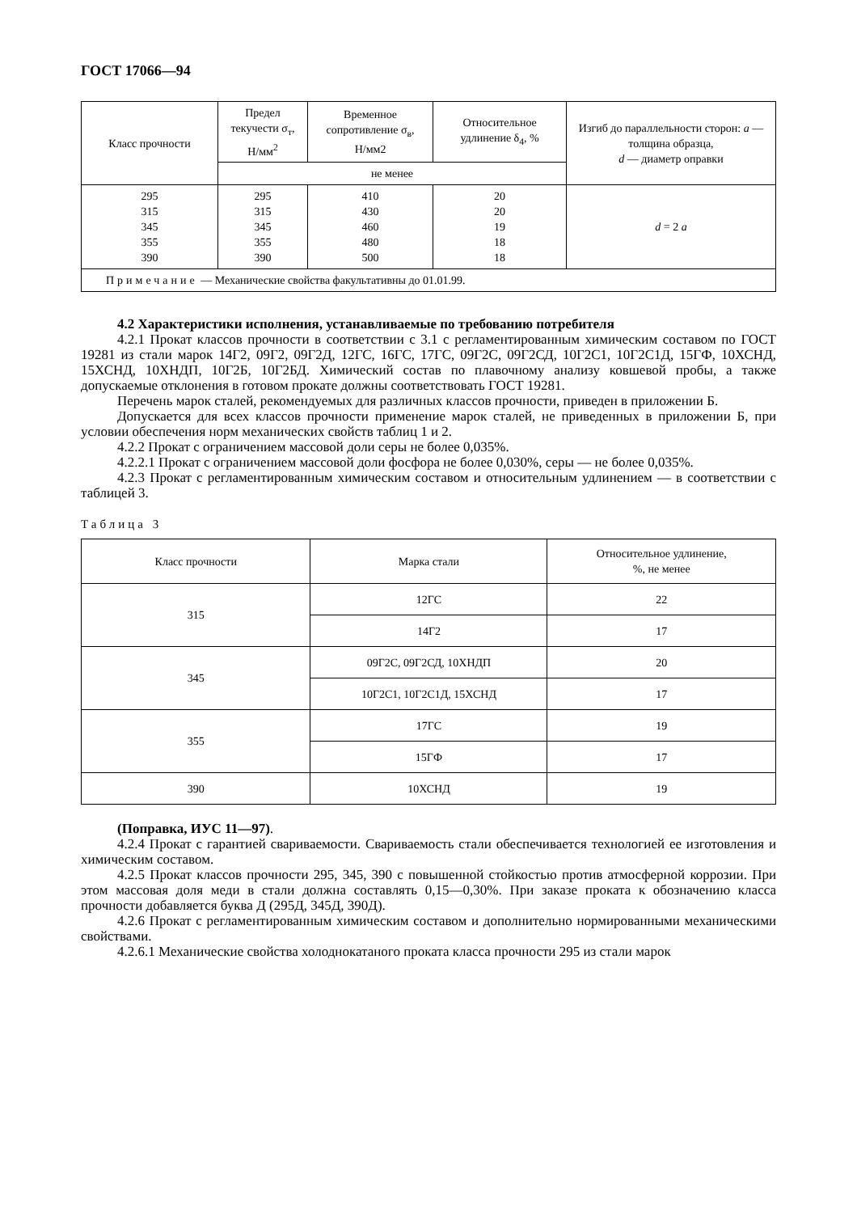ГОСТ 17066—94
| Класс прочности | Предел текучести σ<sub>т</sub>, Н/мм<sup>2</sup> | Временное сопротивление σ<sub>в</sub>, Н/мм2 | Относительное удлинение δ<sub>4</sub>, % | Изгиб до параллельности сторон: a — толщина образца, d — диаметр оправки |
| --- | --- | --- | --- | --- |
| | не менее | | | |
| 295 315 345 355 390 | 295 315 345 355 390 | 410 430 460 480 500 | 20 20 19 18 18 | d = 2 a |
| Примечание — Механические свойства факультативны до 01.01.99. | | | | |
4.2 Характеристики исполнения, устанавливаемые по требованию потребителя
4.2.1 Прокат классов прочности в соответствии с 3.1 с регламентированным химическим составом по ГОСТ 19281 из стали марок 14Г2, 09Г2, 09Г2Д, 12ГС, 16ГС, 17ГС, 09Г2С, 09Г2СД, 10Г2С1, 10Г2С1Д, 15ГФ, 10ХСНД, 15ХСНД, 10ХНДП, 10Г2Б, 10Г2БД. Химический состав по плавочному анализу ковшевой пробы, а также допускаемые отклонения в готовом прокате должны соответствовать ГОСТ 19281.
Перечень марок сталей, рекомендуемых для различных классов прочности, приведен в приложении Б.
Допускается для всех классов прочности применение марок сталей, не приведенных в приложении Б, при условии обеспечения норм механических свойств таблиц 1 и 2.
4.2.2 Прокат с ограничением массовой доли серы не более 0,035%.
4.2.2.1 Прокат с ограничением массовой доли фосфора не более 0,030%, серы — не более 0,035%.
4.2.3 Прокат с регламентированным химическим составом и относительным удлинением — в соответствии с таблицей 3.
Таблица 3
| Класс прочности | Марка стали | Относительное удлинение, %, не менее |
| --- | --- | --- |
| 315 | 12ГС | 22 |
| | 14Г2 | 17 |
| 345 | 09Г2С, 09Г2СД, 10ХНДП | 20 |
| | 10Г2С1, 10Г2С1Д, 15ХСНД | 17 |
| 355 | 17ГС | 19 |
| | 15ГФ | 17 |
| 390 | 10ХСНД | 19 |
(Поправка, ИУС 11—97).
4.2.4 Прокат с гарантией свариваемости. Свариваемость стали обеспечивается технологией ее изготовления и химическим составом.
4.2.5 Прокат классов прочности 295, 345, 390 с повышенной стойкостью против атмосферной коррозии. При этом массовая доля меди в стали должна составлять 0,15—0,30%. При заказе проката к обозначению класса прочности добавляется буква Д (295Д, 345Д, 390Д).
4.2.6 Прокат с регламентированным химическим составом и дополнительно нормированными механическими свойствами.
4.2.6.1 Механические свойства холоднокатаного проката класса прочности 295 из стали марок